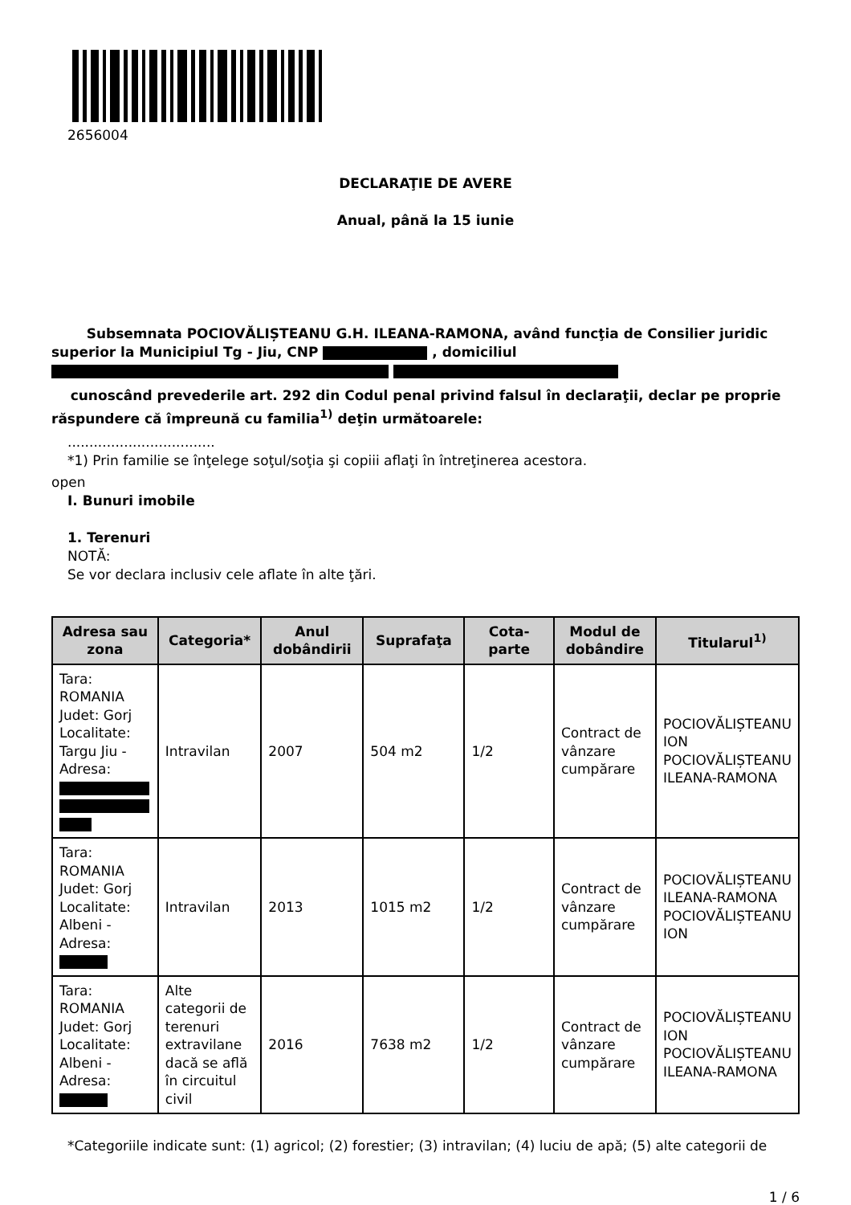2656004
DECLARAŢIE DE AVERE
Anual, până la 15 iunie
Subsemnata POCIOVĂLIȘTEANU G.H. ILEANA-RAMONA, având funcţia de Consilier juridic superior la Municipiul Tg - Jiu, CNP , domiciliul
cunoscând prevederile art. 292 din Codul penal privind falsul în declaraţii, declar pe proprie răspundere că împreună cu familia<sup>1)</sup> deţin următoarele:
..................................
*1) Prin familie se înţelege soţul/soţia şi copiii aflaţi în întreţinerea acestora.
open
I. Bunuri imobile
1. Terenuri
NOTĂ:
Se vor declara inclusiv cele aflate în alte ţări.
| Adresa sau zona | Categoria* | Anul dobândirii | Suprafaţa | Cota-parte | Modul de dobândire | Titularul<sup>1)</sup> |
| --- | --- | --- | --- | --- | --- | --- |
| Tara: ROMANIA Judet: Gorj Localitate: Targu Jiu - Adresa: | Intravilan | 2007 | 504 m2 | 1/2 | Contract de vânzare cumpărare | POCIOVĂLIȘTEANU ION POCIOVĂLIȘTEANU ILEANA-RAMONA |
| Tara: ROMANIA Judet: Gorj Localitate: Albeni - Adresa: | Intravilan | 2013 | 1015 m2 | 1/2 | Contract de vânzare cumpărare | POCIOVĂLIȘTEANU ILEANA-RAMONA POCIOVĂLIȘTEANU ION |
| Tara: ROMANIA Judet: Gorj Localitate: Albeni - Adresa: | Alte categorii de terenuri extravilane dacă se află în circuitul civil | 2016 | 7638 m2 | 1/2 | Contract de vânzare cumpărare | POCIOVĂLIȘTEANU ION POCIOVĂLIȘTEANU ILEANA-RAMONA |
*Categoriile indicate sunt: (1) agricol; (2) forestier; (3) intravilan; (4) luciu de apă; (5) alte categorii de
1 / 6